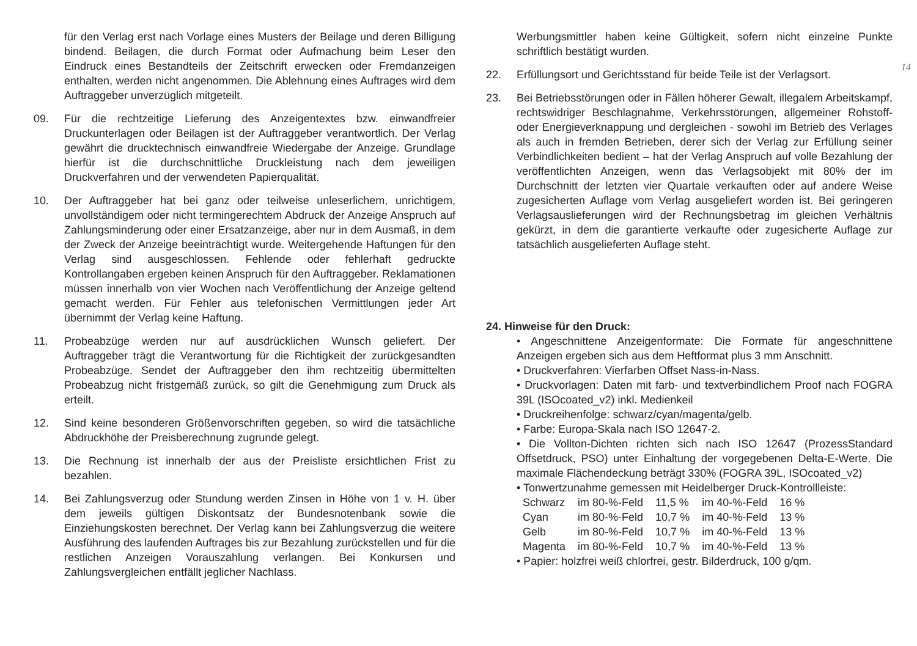für den Verlag erst nach Vorlage eines Musters der Beilage und deren Billigung bindend. Beilagen, die durch Format oder Aufmachung beim Leser den Eindruck eines Bestandteils der Zeitschrift erwecken oder Fremdanzeigen enthalten, werden nicht angenommen. Die Ablehnung eines Auftrages wird dem Auftraggeber unverzüglich mitgeteilt.
09. Für die rechtzeitige Lieferung des Anzeigentextes bzw. einwandfreier Druckunterlagen oder Beilagen ist der Auftraggeber verantwortlich. Der Verlag gewährt die drucktechnisch einwandfreie Wiedergabe der Anzeige. Grundlage hierfür ist die durchschnittliche Druckleistung nach dem jeweiligen Druckverfahren und der verwendeten Papierqualität.
10. Der Auftraggeber hat bei ganz oder teilweise unleserlichem, unrichtigem, unvollständigem oder nicht termingerechtem Abdruck der Anzeige Anspruch auf Zahlungsminderung oder einer Ersatzanzeige, aber nur in dem Ausmaß, in dem der Zweck der Anzeige beeinträchtigt wurde. Weitergehende Haftungen für den Verlag sind ausgeschlossen. Fehlende oder fehlerhaft gedruckte Kontrollangaben ergeben keinen Anspruch für den Auftraggeber. Reklamationen müssen innerhalb von vier Wochen nach Veröffentlichung der Anzeige geltend gemacht werden. Für Fehler aus telefonischen Vermittlungen jeder Art übernimmt der Verlag keine Haftung.
11. Probeabzüge werden nur auf ausdrücklichen Wunsch geliefert. Der Auftraggeber trägt die Verantwortung für die Richtigkeit der zurückgesandten Probeabzüge. Sendet der Auftraggeber den ihm rechtzeitig übermittelten Probeabzug nicht fristgemäß zurück, so gilt die Genehmigung zum Druck als erteilt.
12. Sind keine besonderen Größenvorschriften gegeben, so wird die tatsächliche Abdruckhöhe der Preisberechnung zugrunde gelegt.
13. Die Rechnung ist innerhalb der aus der Preisliste ersichtlichen Frist zu bezahlen.
14. Bei Zahlungsverzug oder Stundung werden Zinsen in Höhe von 1 v. H. über dem jeweils gültigen Diskontsatz der Bundesnotenbank sowie die Einziehungskosten berechnet. Der Verlag kann bei Zahlungsverzug die weitere Ausführung des laufenden Auftrages bis zur Bezahlung zurückstellen und für die restlichen Anzeigen Vorauszahlung verlangen. Bei Konkursen und Zahlungsvergleichen entfällt jeglicher Nachlass.
Werbungsmittler haben keine Gültigkeit, sofern nicht einzelne Punkte schriftlich bestätigt wurden.
22. Erfüllungsort und Gerichtsstand für beide Teile ist der Verlagsort.
23. Bei Betriebsstörungen oder in Fällen höherer Gewalt, illegalem Arbeitskampf, rechtswidriger Beschlagnahme, Verkehrsstörungen, allgemeiner Rohstoff- oder Energieverknappung und dergleichen - sowohl im Betrieb des Verlages als auch in fremden Betrieben, derer sich der Verlag zur Erfüllung seiner Verbindlichkeiten bedient – hat der Verlag Anspruch auf volle Bezahlung der veröffentlichten Anzeigen, wenn das Verlagsobjekt mit 80% der im Durchschnitt der letzten vier Quartale verkauften oder auf andere Weise zugesicherten Auflage vom Verlag ausgeliefert worden ist. Bei geringeren Verlagsauslieferungen wird der Rechnungsbetrag im gleichen Verhältnis gekürzt, in dem die garantierte verkaufte oder zugesicherte Auflage zur tatsächlich ausgelieferten Auflage steht.
24. Hinweise für den Druck:
• Angeschnittene Anzeigenformate: Die Formate für angeschnittene Anzeigen ergeben sich aus dem Heftformat plus 3 mm Anschnitt.
• Druckverfahren: Vierfarben Offset Nass-in-Nass.
• Druckvorlagen: Daten mit farb- und textverbindlichem Proof nach FOGRA 39L (ISOcoated_v2) inkl. Medienkeil
• Druckreihenfolge: schwarz/cyan/magenta/gelb.
• Farbe: Europa-Skala nach ISO 12647-2.
• Die Vollton-Dichten richten sich nach ISO 12647 (ProzessStandard Offsetdruck, PSO) unter Einhaltung der vorgegebenen Delta-E-Werte. Die maximale Flächendeckung beträgt 330% (FOGRA 39L, ISOcoated_v2)
• Tonwertzunahme gemessen mit Heidelberger Druck-Kontrollleiste:
| Schwarz | im 80-%-Feld | 11,5 % | im 40-%-Feld | 16 % |
| Cyan | im 80-%-Feld | 10,7 % | im 40-%-Feld | 13 % |
| Gelb | im 80-%-Feld | 10,7 % | im 40-%-Feld | 13 % |
| Magenta | im 80-%-Feld | 10,7 % | im 40-%-Feld | 13 % |
• Papier: holzfrei weiß chlorfrei, gestr. Bilderdruck, 100 g/qm.
14